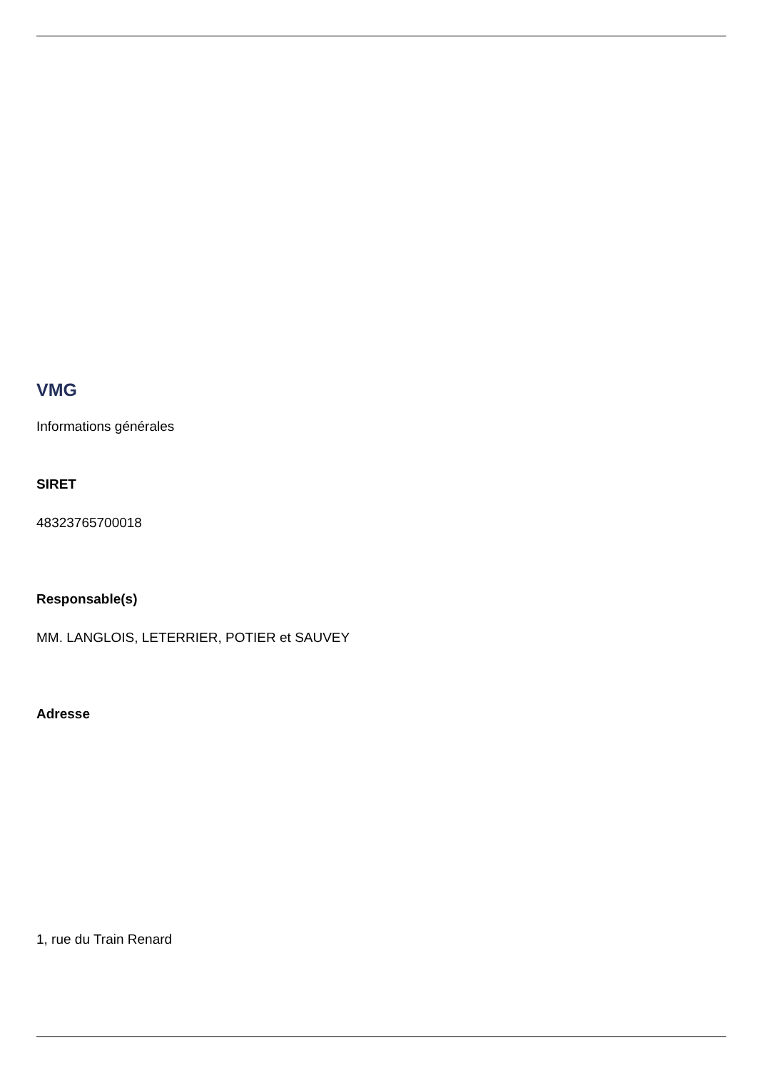VMG
Informations générales
SIRET
48323765700018
Responsable(s)
MM. LANGLOIS, LETERRIER, POTIER et SAUVEY
Adresse
1, rue du Train Renard